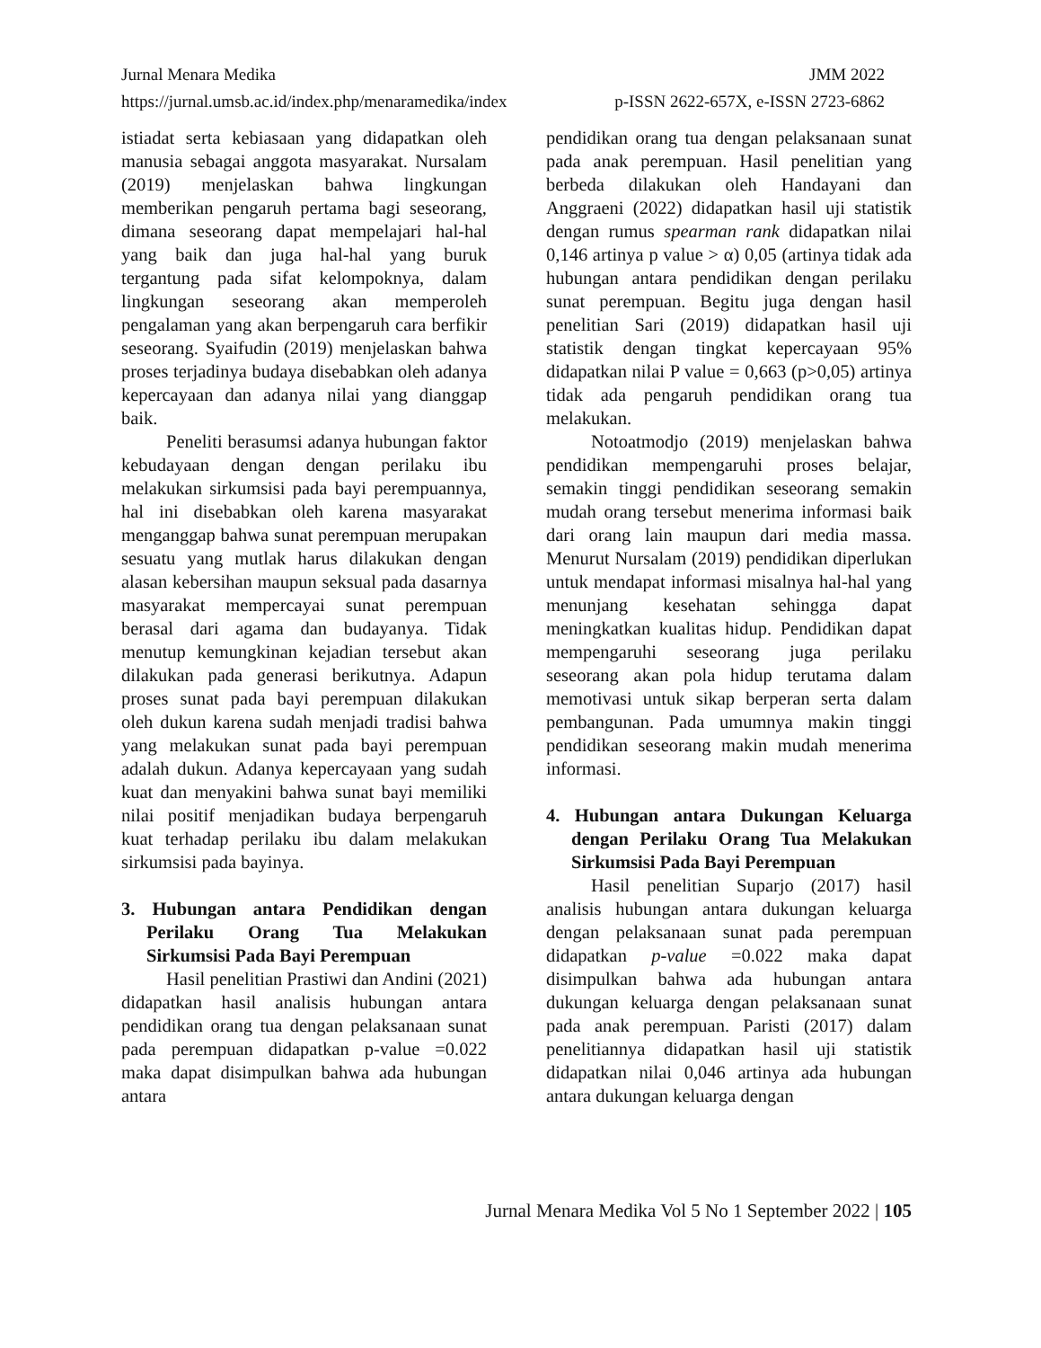Jurnal Menara Medika JMM 2022
https://jurnal.umsb.ac.id/index.php/menaramedika/index p-ISSN 2622-657X, e-ISSN 2723-6862
istiadat serta kebiasaan yang didapatkan oleh manusia sebagai anggota masyarakat. Nursalam (2019) menjelaskan bahwa lingkungan memberikan pengaruh pertama bagi seseorang, dimana seseorang dapat mempelajari hal-hal yang baik dan juga hal-hal yang buruk tergantung pada sifat kelompoknya, dalam lingkungan seseorang akan memperoleh pengalaman yang akan berpengaruh cara berfikir seseorang. Syaifudin (2019) menjelaskan bahwa proses terjadinya budaya disebabkan oleh adanya kepercayaan dan adanya nilai yang dianggap baik.
Peneliti berasumsi adanya hubungan faktor kebudayaan dengan dengan perilaku ibu melakukan sirkumsisi pada bayi perempuannya, hal ini disebabkan oleh karena masyarakat menganggap bahwa sunat perempuan merupakan sesuatu yang mutlak harus dilakukan dengan alasan kebersihan maupun seksual pada dasarnya masyarakat mempercayai sunat perempuan berasal dari agama dan budayanya. Tidak menutup kemungkinan kejadian tersebut akan dilakukan pada generasi berikutnya. Adapun proses sunat pada bayi perempuan dilakukan oleh dukun karena sudah menjadi tradisi bahwa yang melakukan sunat pada bayi perempuan adalah dukun. Adanya kepercayaan yang sudah kuat dan menyakini bahwa sunat bayi memiliki nilai positif menjadikan budaya berpengaruh kuat terhadap perilaku ibu dalam melakukan sirkumsisi pada bayinya.
3. Hubungan antara Pendidikan dengan Perilaku Orang Tua Melakukan Sirkumsisi Pada Bayi Perempuan
Hasil penelitian Prastiwi dan Andini (2021) didapatkan hasil analisis hubungan antara pendidikan orang tua dengan pelaksanaan sunat pada perempuan didapatkan p-value =0.022 maka dapat disimpulkan bahwa ada hubungan antara
pendidikan orang tua dengan pelaksanaan sunat pada anak perempuan. Hasil penelitian yang berbeda dilakukan oleh Handayani dan Anggraeni (2022) didapatkan hasil uji statistik dengan rumus spearman rank didapatkan nilai 0,146 artinya p value > α) 0,05 (artinya tidak ada hubungan antara pendidikan dengan perilaku sunat perempuan. Begitu juga dengan hasil penelitian Sari (2019) didapatkan hasil uji statistik dengan tingkat kepercayaan 95% didapatkan nilai P value = 0,663 (p>0,05) artinya tidak ada pengaruh pendidikan orang tua melakukan.
Notoatmodjo (2019) menjelaskan bahwa pendidikan mempengaruhi proses belajar, semakin tinggi pendidikan seseorang semakin mudah orang tersebut menerima informasi baik dari orang lain maupun dari media massa. Menurut Nursalam (2019) pendidikan diperlukan untuk mendapat informasi misalnya hal-hal yang menunjang kesehatan sehingga dapat meningkatkan kualitas hidup. Pendidikan dapat mempengaruhi seseorang juga perilaku seseorang akan pola hidup terutama dalam memotivasi untuk sikap berperan serta dalam pembangunan. Pada umumnya makin tinggi pendidikan seseorang makin mudah menerima informasi.
4. Hubungan antara Dukungan Keluarga dengan Perilaku Orang Tua Melakukan Sirkumsisi Pada Bayi Perempuan
Hasil penelitian Suparjo (2017) hasil analisis hubungan antara dukungan keluarga dengan pelaksanaan sunat pada perempuan didapatkan p-value =0.022 maka dapat disimpulkan bahwa ada hubungan antara dukungan keluarga dengan pelaksanaan sunat pada anak perempuan. Paristi (2017) dalam penelitiannya didapatkan hasil uji statistik didapatkan nilai 0,046 artinya ada hubungan antara dukungan keluarga dengan
Jurnal Menara Medika Vol 5 No 1 September 2022 | 105